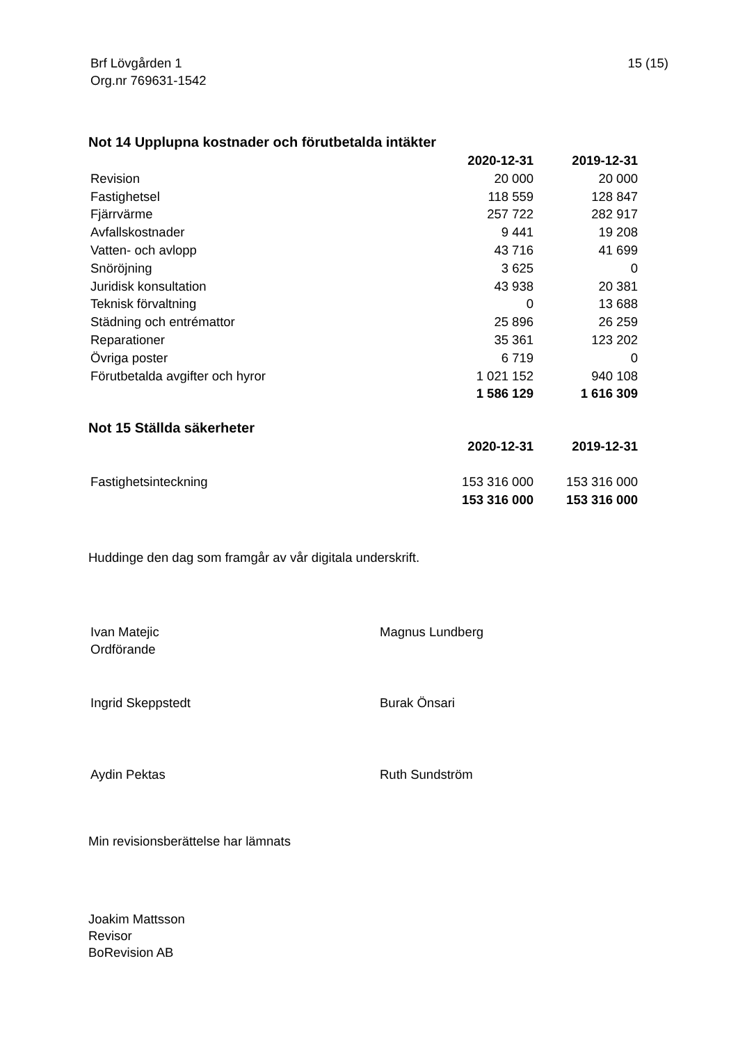Brf Lövgården 1
Org.nr 769631-1542
15 (15)
Not 14 Upplupna kostnader och förutbetalda intäkter
| | 2020-12-31 | 2019-12-31 |
| Revision | 20 000 | 20 000 |
| Fastighetsel | 118 559 | 128 847 |
| Fjärrvärme | 257 722 | 282 917 |
| Avfallskostnader | 9 441 | 19 208 |
| Vatten- och avlopp | 43 716 | 41 699 |
| Snöröjning | 3 625 | 0 |
| Juridisk konsultation | 43 938 | 20 381 |
| Teknisk förvaltning | 0 | 13 688 |
| Städning och entrémattor | 25 896 | 26 259 |
| Reparationer | 35 361 | 123 202 |
| Övriga poster | 6 719 | 0 |
| Förutbetalda avgifter och hyror | 1 021 152 | 940 108 |
| | 1 586 129 | 1 616 309 |
Not 15 Ställda säkerheter
| | 2020-12-31 | 2019-12-31 |
| Fastighetsinteckning | 153 316 000 | 153 316 000 |
| | 153 316 000 | 153 316 000 |
Huddinge den dag som framgår av vår digitala underskrift.
Ivan Matejic
Ordförande
Magnus Lundberg
Ingrid Skeppstedt Burak Önsari
Aydin Pektas Ruth Sundström
Min revisionsberättelse har lämnats
Joakim Mattsson
Revisor
BoRevision AB